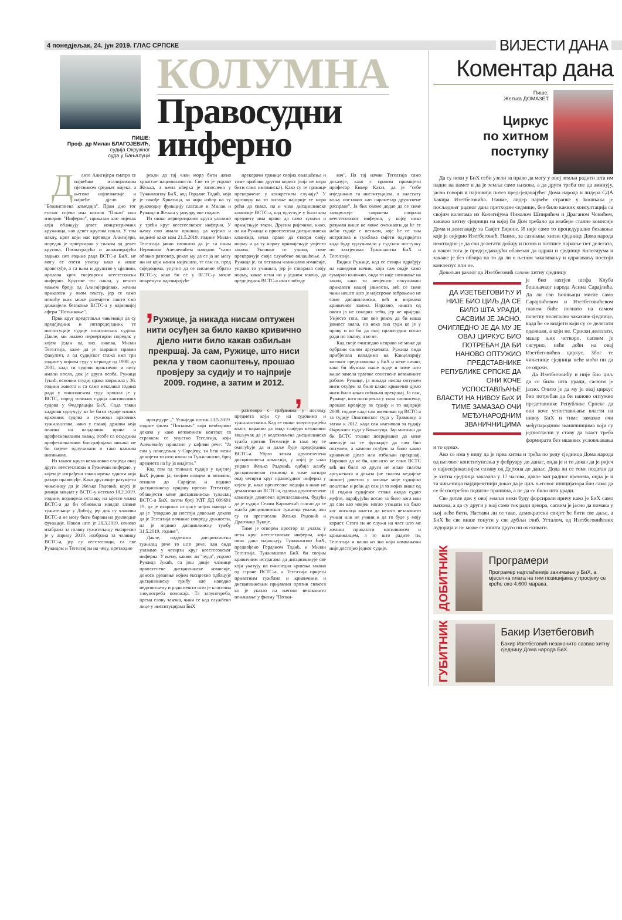4 понедјељак, 24. јун 2019. ГЛАС СРПСКЕ
ВИЈЕСТИ ДАНА
ПИШЕ:
Проф. др Милан БЛАГОЈЕВИЋ,
судија Окружног
суда у Бањалуци
КОЛУМНА
Правосудни
инферно
Данте Алигијери сматра се највећим италијанским пјесником средњег вијека, а његово најпознатије и највеће дјело је "Божанствена комедија". Први дио тог епског спјева има наслов "Пакао" или изворно "Инферно", приказан као лијевак који обликују девет концентричних кружница, као девет кругова пакла. У том паклу, кроз који нас проводи Алигијери, поредак је првертиран у сваком од девет кругова. Посматрајући и анализирајући задњих пет година рада ВСТС-а БиХ, не могу се отети утиску како и наше правосуђе, а са њим и друштво у цјелини, пролази кроз својеврсни веестесовски инферно. Кругове тог пакла, у нешто мањем броју од Алигијеријевих, желим приказати у овом тексту, јер се само помоћу њих може разумјети зашто смо доживјели безакоње ВСТС-а у најновијој афери "Поткивање".
Први круг представља чињеница да су предсједник и потпредсједник те институције судије општинских судова. Дакле, ми имамо первертиран поредак у којем један од тих ликова, Милан Тегелтија, каже да је завршио правни факултет, а од судијског стажа има три године у војном суду у периоду од 1998. до 2001, када ти судови практично и нису имали посла, док је друга особа, Ружица Јукић, основни студиј права завршила у 36. години живота и са само неколико година рада у општинском суду прошла је у ВСТС, поред толиких судија кантоналних судова у Федерацији БиХ. Сада такви кадрови одлучују ко ће бити судије наших врховних судова и тужиоци врховних тужилаштава, иако у свакој држави која почива на владавини права и професионалном знању, особе са оскудним професионалним биографијама никако не би смјеле одлучивати о тако важним питањима.
Из таквог круга неминовно слиједи онај други веестесовски и Ружичин инферно, у којем је изграђена таква мрежа односа која разара правосуђе. Како другачије разумјети чињеницу да је Жељка Радовић, којој је ранији мандат у ВСТС-у истекао 18.2.2019. године, поднијела оставку на мјесто члана ВСТС-а да би обновила мандат главне тужитељице у Добоју, јер док су чланови ВСТС-а не могу бити бирани на руководне функције. Након што је 28.3.2019. поново изабрана за главну тужитељицу експресно је у априлу 2019. изабрана за чланицу ВСТС-а, јер су веестесовци, са све Ружицом и Тегелтијом на челу, претходно
рекли да тај члан мора бити жена хрватске националности. Све то је управо Жељка, а њена кћерка је запослена у Тужилаштву БиХ, код Гордане Тадић, која је такође Хрватица, за чији избор на ту руководну функцију гласаше и Милан и Ружица и Жељка у јануару ове године.
Из овако первертираног круга улазимо у трећи круг веестесовског инферна. У њему смо имали прилику да чујемо и видимо како нам 21.5.2019. године Милан Тегелтија јавно саопшти да је са оним Нермином Алешевићем наводно "само обавио разговор, рекао му да се ја не могу ни на који начин мијешати, те сам га, пред свједоцима, упутио да се писмено обрати ВСТС-у, како би се у ВСТС-у могле покренути одговарајуће
,
Ружице, ја никада нисам оптужен нити осуђен за било какво кривично дјело нити било какав озбиљан прекршај. Ја сам, Ружице, што ниси рекла у твом саопштењу, прошао провјеру за судију и то најприје 2009. године, а затим и 2012.
,
процедуре..." Услиједи потом 23.5.2019. године филм "Поткивач" који необориво доказа у како незаконити контакт са странком се упустио Тегелтија, који Алешевићу приватно у кафани рече: "Ја сам у понедељак у Сарајеву, ти ћеш мени донијети то што имаш за Тужилаштво, број предмета па ћу ја видјети."
Кад сам од толиких судија у цијелој БиХ једини ја, својим новцем и возилом, отишао до Сарајева и поднио дисциплинску пријаву против Тегелтије, обавијести мене дисциплински тужилац ВСТС-а БиХ, актом број УДТ ДД 009691 19, да је извршио истрагу мојих навода и да је "утврдио да постоји довољно доказа да је Тегелтија починио повреду дужности, па је поднио дисциплинску тужбу 31.5.2019. године".
Дакле, надлежни дисциплински тужилац рече то што рече, али онда улазимо у четврти круг веестесовског инферна. У њему, каквог ли "чуда", управо Ружица Јукић, са још двије чланице првостепене дисциплинске комисије, доноси рјешење којим експресно одбацује дисциплинску тужбу као наводно недозвољену и ради нешто што је класична злоупотреба положаја. Та злоупотреба, према слову закона, чини се кад службено лице у институцијама БиХ
прекорачи границе својих овлашћења и тиме прибави другом корист (која не мора бити само имовинска). Како су те границе прекорачене у конкретном случају? У одговору на то питање најприје се мора рећи да свако, па и члан дисциплинске комисије ВСТС-а, кад одлучује у било ком предмету има право да само тумачи и примјењује закон. Другим ријечима, нико, па ни Ружица и првостепена дисциплинска комисија, нема право да створи своју норму и да ту норму примијењује умјесто закона. Уколико то учини, тиме прекорачује своје службене овлашћење. А Ружица је, са осталим чланицама комисије, управо то учинила, јер је створила своју норму, какве нема ни у једном закону, да предсједник ВСТС-а има слободу
разговора с грађанима у погледу предмета који су на судовима и тужилаштвима. Кад се овако злоупотријеби власт, наравно да онда слиједи незаконит закључак да је недозвољена дисциплинска тужба против Тегелтије и тако му се омогућује да и даље буде предсједник ВСТС-а. Убрзо затим другостепена дисциплинска комисија, у којој је члан управо Жељка Радовић, одбија жалбу дисциплинског тужиоца и тиме затвара овај четврти круг правосудног инферна у којем је, како пренесоше медији а нико не демантова из ВСТС-а, одлука другостепене комисије донесена прегласавањем, будући да је судија Селим Карамехић гласао да се жалба дисциплинског тужиоца уважи, али су га прегласали Жељка Радовић и Драгомир Вукоје.
Тиме је отворен простор за улазак у пети круг веестесовског инферна, који ових дана најављују Тужилаштво БиХ, предвођено Горданом Тадић, и Милан Тегелтија. Тужилаштво БиХ би својим кривичним истрагама да дисциплинује све који указују на очигледна кршења закона од стране ВСТС-а, а Тегелтија пријети приватним тужбама и кривичним и дисциплинским пријавама против свакога ко је указао на његово незаконито понашање у филму "Потки-
вач". На тај начин Тегелтија само доказује, како с правом примијети професор Енвер Казаз, да је "себе изједначио са институцијом, а властиту вољу поставио као параметар друштвене расправе". Ја бих овоме додао да се тиме заокружује савршена спирала веестесовског инферна, у којој нико разуман више не може очекивати да ће се наћи судије с петљом, које ће се тим истрагама и тужбама смјети одупријети када буду одлучивали у судском поступку по захтјевима Тужилаштва БиХ и Тегелтије.
Видиш Ружице, кад се ствари одрађују на наведени начин, који сам овдје само сумарно изложио, онда то није позивање на закон, како ти невјешто покушаваш приказати нашој јавности, већ се тиме чини нешто што је најстроже забрањено не само дисциплински, већ и нормама кривичног закона. Наравно, ништа од овога ја не говорих теби, јер не вриједи. Умјесто тога, све ово рекох да би наша јавност знала, па нека она суди ко је у праву и ко би да свој правосудни посао ради по закону, а ко не.
Кад своје очигледно неправо не може да одбрани силом аргумената, Ружица онда прибјегава нападима на Канцеларију високог представника у БиХ и мене лично, како би збунила наше људе и тиме што више замела трагове сопствене незаконите работе. Ружице, ја никада нисам оптужен нити осуђен за било какво кривично дјело нити било какав озбиљан прекршај. Ја сам, Ружице, што ниси рекла у твом саопштењу, прошао провјеру за судију и то најприје 2009. године када сам именован од ВСТС-а за судију Општинског суда у Травнику, а затим и 2012. када сам именован за судију Окружног суда у Бањалуци. Зар мислиш да би ВСТС толико погријешио да мене именује на те функције да сам био оптужен, а камоли осуђен за било какво кривично дјело или озбиљан прекршај. Наравно да не би, као што не само ВСТС већ ни било ко други не може снагом аргумената и доказа (не снагом медијске помпе) довести у питање моје судијско поштење и рећи да сам ја за мојих више од 18 година судијског стажа икада судио муфте, одрађујући посао за било кога или да сам као човјек могао утицати на било ког носиоца власти да нешто незаконито учини или не учини и да то буде у моју корист. Стога ти не служи на част што ме желиш приказати насилником и криминалцем, а то што радите ти, Тегелтија и ваши ко зна који компањони није достојно једног судије.
Коментар дана
Пише:
Жељка ДОМАЗЕТ
Циркус
по хитном
поступку
Да су неки у БиХ себи узели за право да могу у овој земљи радити шта им падне на памет и да је земља само њихова, а да други треба све да аминују, јасно говори и најновији потез предсједавајућег Дома народа и лидера СДА Бакира Изетбеговића. Наиме, лидер највеће странке у Бошњака је посљедњег радног дана претходне седмице, без било каквих консултација са својим колегама из Колегијума Николом Шпирићем и Драганом Човићем, заказао хитну сједници на којој би Дом требало да изабере сталне комисије Дома и делегацију за Савјет Европе. И није само то процедурално безакоње које је овјерио Изетбеговић. Наиме, за сазивање хитне сједнице Дома народа неопходно је да сви делегати добију и позив и потписе најмање пет делегата, а након тога је предсједавајући обавезан да одржи и сједницу Колегијума и закаже је без обзира на то да ли о њеном заказивању и одржавању постоји консензус или не.
Довољан разлог да Изетбеговић сазове хитну сједницу
ДА ИЗЕТБЕГОВИЋУ И НИЈЕ БИО ЦИЉ ДА СЕ БИЛО ШТА УРАДИ, САСВИМ ЈЕ ЈАСНО. ОЧИГЛЕДНО ЈЕ ДА МУ ЈЕ ОВАЈ ЦИРКУС БИО ПОТРЕБАН ДА БИ НАНОВО ОПТУЖИО ПРЕДСТАВНИКЕ РЕПУБЛИКЕ СРПСКЕ ДА ОНИ КОЧЕ УСПОСТАВЉАЊЕ ВЛАСТИ НА НИВОУ БиХ И ТИМЕ ЗАМАЗАО ОЧИ МЕЂУНАРОДНИМ ЗВАНИЧНИЦИМА
је био захтјев шефа Клуба бошњачког народа Асима Сарајлића. Да ли сви Бошњаци мисле само Сарајлићевом и Изетбеговићевом главом биће познато на самом почетку нелегално заказане сједнице, када ће се видјети који су се делегати одазвали, а који не. Српски делегати, макар њих четворо, сасвим је сигурно, неће доћи на овај Изетбеговићев циркус. Због те чињенице сједница неће моћи ни да се одржи.
Да Изетбеговићу и није био циљ да се било шта уради, сасвим је јасно. Очито је да му је овај циркус био потребан да би наново оптужио представнике Републике Српске да они коче успостављање власти на нивоу БиХ и тиме замазао очи међународним званичницима који су једногласни у ставу да власт треба формирати без икаквих условљавања и то одмах.
Ако се има у виду да је прва хитна и трећа по реду сједница Дома народа од његовог конституисања у фебруару до данас, онда је и то доказ да је ријеч о најнеефикаснијем сазиву од Дејтона до данас. Дода ли се томе податак да је хитна сједница заказана у 17 часова, дакле ван радног времена, онда је и та чињеница најдиректнији доказ да је циљ његовог иницијатора био само да се беспотребно подигне прашина, а не да се било шта уради.
Све дотле док у овој земљи неки буду форсирали причу како је БиХ само њихова, а да су други у њој само тек ради декора, сасвим је јасно да помака у њој неће бити. Настави ли се тако, демократски свијет ће бити све даље, а БиХ ће све више тонути у све дубљи глиб. Усталом, од Изетбеговићевих лудорија и не може се ништа друго ни очекивати.
ДОБИТНИК
Програмери
Програмер најплаћеније занимање у БиХ, а мјесечна плата на тим позицијама у просјеку се креће око 4.600 марака.
ГУБИТНИК
Бакир Изетбеговић
Бакир Изетбеговић незаконито сазвао хитну сједницу Дома народа БиХ.